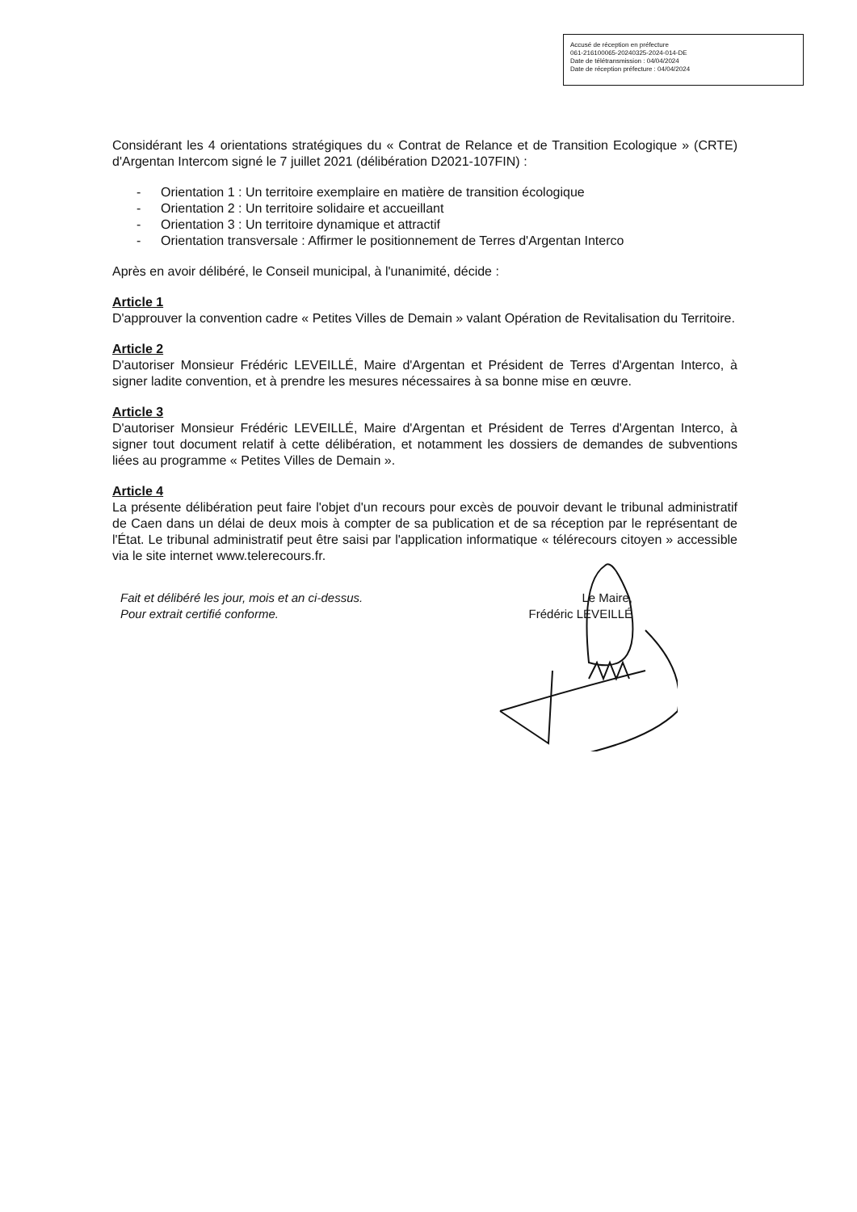Accusé de réception en préfecture
061-216100065-20240325-2024-014-DE
Date de télétransmission : 04/04/2024
Date de réception préfecture : 04/04/2024
Considérant les 4 orientations stratégiques du « Contrat de Relance et de Transition Ecologique » (CRTE) d'Argentan Intercom signé le 7 juillet 2021 (délibération D2021-107FIN) :
- Orientation 1 : Un territoire exemplaire en matière de transition écologique
- Orientation 2 : Un territoire solidaire et accueillant
- Orientation 3 : Un territoire dynamique et attractif
- Orientation transversale : Affirmer le positionnement de Terres d'Argentan Interco
Après en avoir délibéré, le Conseil municipal, à l'unanimité, décide :
Article 1
D'approuver la convention cadre « Petites Villes de Demain » valant Opération de Revitalisation du Territoire.
Article 2
D'autoriser Monsieur Frédéric LEVEILLÉ, Maire d'Argentan et Président de Terres d'Argentan Interco, à signer ladite convention, et à prendre les mesures nécessaires à sa bonne mise en œuvre.
Article 3
D'autoriser Monsieur Frédéric LEVEILLÉ, Maire d'Argentan et Président de Terres d'Argentan Interco, à signer tout document relatif à cette délibération, et notamment les dossiers de demandes de subventions liées au programme « Petites Villes de Demain ».
Article 4
La présente délibération peut faire l'objet d'un recours pour excès de pouvoir devant le tribunal administratif de Caen dans un délai de deux mois à compter de sa publication et de sa réception par le représentant de l'État. Le tribunal administratif peut être saisi par l'application informatique « télérecours citoyen » accessible via le site internet www.telerecours.fr.
Fait et délibéré les jour, mois et an ci-dessus.
Pour extrait certifié conforme.
Le Maire,
Frédéric LEVEILLÉ